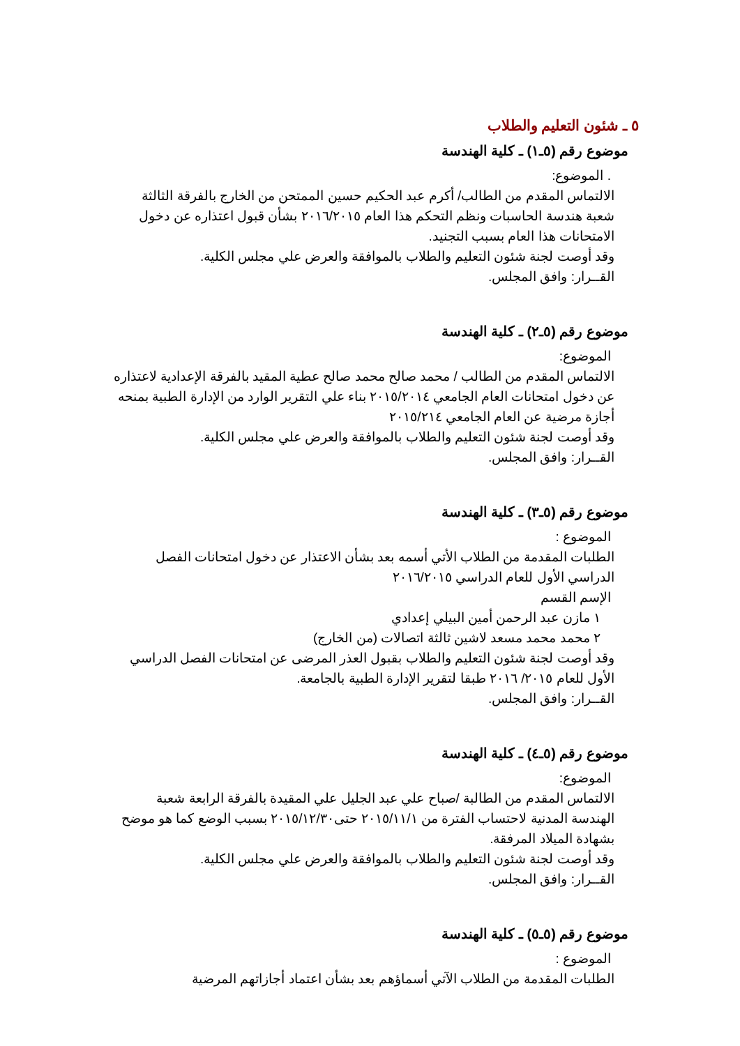٥ ـ شئون التعليم والطلاب
موضوع رقم (٥ـ١) ـ كلية الهندسة
. الموضوع:
الالتماس المقدم من الطالب/ أكرم عبد الحكيم حسين الممتحن من الخارج بالفرقة الثالثة شعبة هندسة الحاسبات ونظم التحكم هذا العام ٢٠١٦/٢٠١٥ بشأن قبول اعتذاره عن دخول الامتحانات هذا العام بسبب التجنيد.
وقد أوصت لجنة شئون التعليم والطلاب بالموافقة والعرض علي مجلس الكلية.
القــرار: وافق المجلس.
موضوع رقم (٥ـ٢) ـ كلية الهندسة
الموضوع:
الالتماس المقدم من الطالب / محمد صالح محمد صالح عطية المقيد بالفرقة الإعدادية لاعتذاره عن دخول امتحانات العام الجامعي ٢٠١٥/٢٠١٤ بناء علي التقرير الوارد من الإدارة الطبية بمنحه أجازة مرضية عن العام الجامعي ٢٠١٥/٢١٤
وقد أوصت لجنة شئون التعليم والطلاب بالموافقة والعرض علي مجلس الكلية.
القــرار: وافق المجلس.
موضوع رقم (٥ـ٣) ـ كلية الهندسة
الموضوع :
الطلبات المقدمة من الطلاب الأتي أسمه بعد بشأن الاعتذار عن دخول امتحانات الفصل الدراسي الأول للعام الدراسي ٢٠١٦/٢٠١٥
الإسم القسم
١ مازن عبد الرحمن أمين البيلي إعدادي
٢ محمد محمد مسعد لاشين ثالثة اتصالات (من الخارج)
وقد أوصت لجنة شئون التعليم والطلاب بقبول العذر المرضى عن امتحانات الفصل الدراسي الأول للعام ٢٠١٥/ ٢٠١٦ طبقا لتقرير الإدارة الطبية بالجامعة.
القــرار: وافق المجلس.
موضوع رقم (٥ـ٤) ـ كلية الهندسة
الموضوع:
الالتماس المقدم من الطالبة /صباح علي عبد الجليل علي المقيدة بالفرقة الرابعة شعبة الهندسة المدنية لاحتساب الفترة من ٢٠١٥/١١/١ حتى٢٠١٥/١٢/٣٠ بسبب الوضع كما هو موضح بشهادة الميلاد المرفقة.
وقد أوصت لجنة شئون التعليم والطلاب بالموافقة والعرض علي مجلس الكلية.
القــرار: وافق المجلس.
موضوع رقم (٥ـ٥) ـ كلية الهندسة
الموضوع :
الطلبات المقدمة من الطلاب الآتي أسماؤهم بعد بشأن اعتماد أجازاتهم المرضية